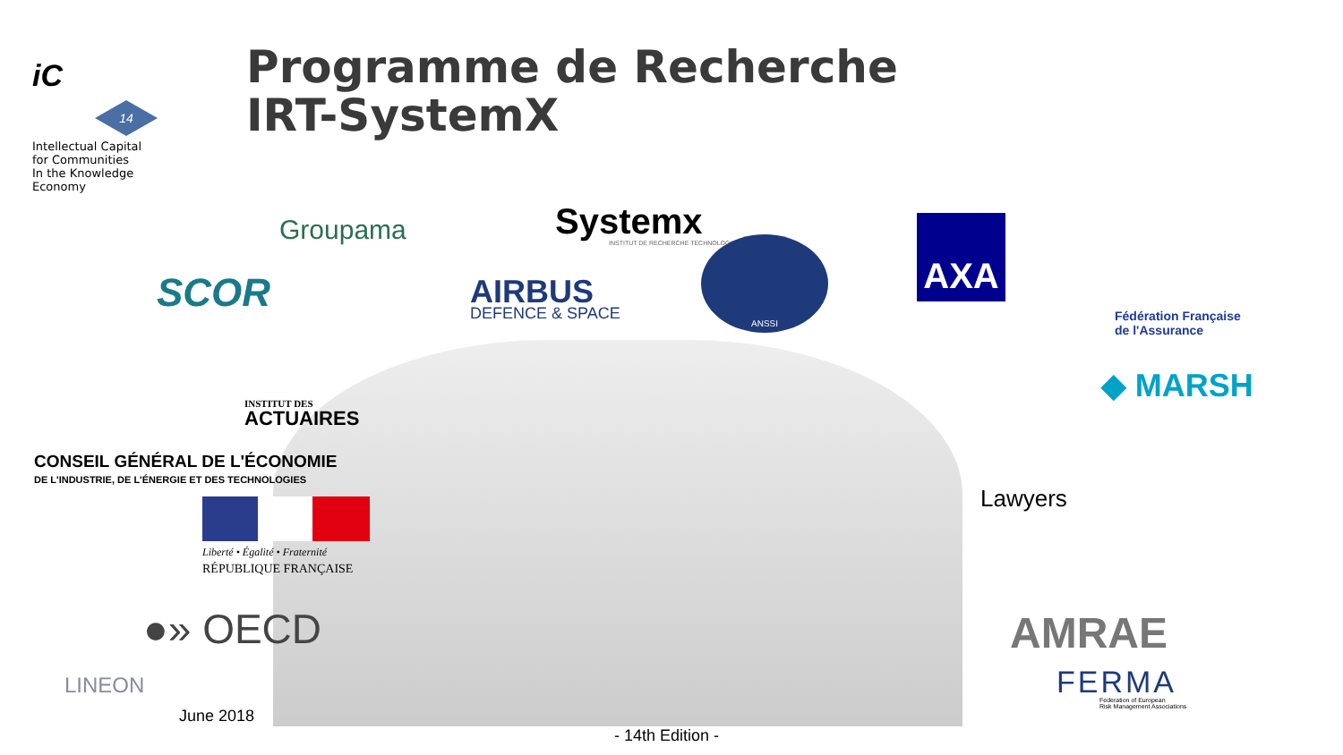iC
14
Intellectual Capital
for Communities
In the Knowledge
Economy
Programme de Recherche
IRT-SystemX
Groupama Systemx INSTITUT DE RECHERCHE TECHNOLOGIQUE AXA
SCOR AIRBUS
DEFENCE & SPACE
ANSSI
Fédération Française
de l'Assurance
◆ MARSH
INSTITUT DES
ACTUAIRES
Lawyers
CONSEIL GÉNÉRAL DE L'ÉCONOMIE
DE L'INDUSTRIE, DE L'ÉNERGIE ET DES TECHNOLOGIES
Liberté • Égalité • Fraternité
RÉPUBLIQUE FRANÇAISE
●» OECD AMRAE
LINEON
June 2018
FERMA
Federation of European
Risk Management Associations
- 14th Edition -